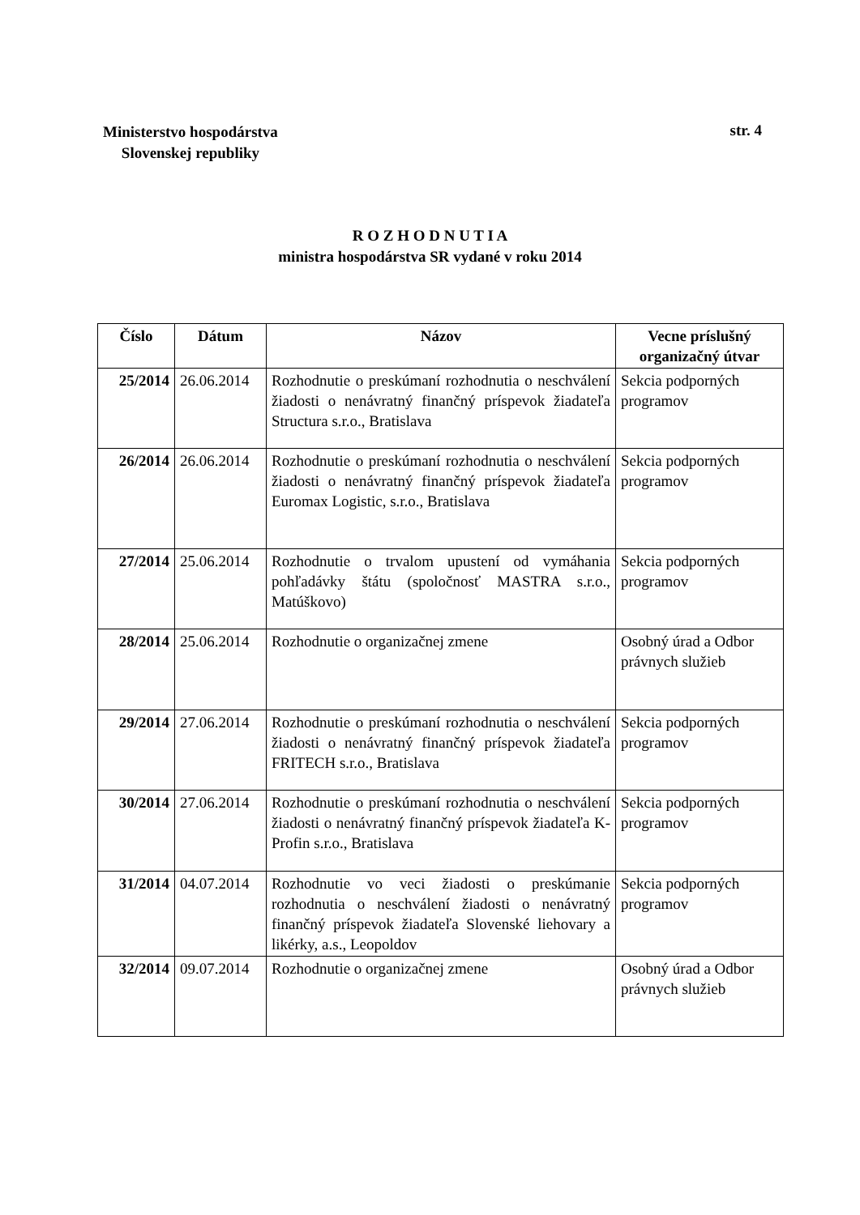Ministerstvo hospodárstva
Slovenskej republiky
str. 4
R O Z H O D N U T I A
ministra hospodárstva SR vydané v roku 2014
| Číslo | Dátum | Názov | Vecne príslušný organizačný útvar |
| --- | --- | --- | --- |
| 25/2014 | 26.06.2014 | Rozhodnutie o preskúmaní rozhodnutia o neschválení žiadosti o nenávratný finančný príspevok žiadateľa Structura s.r.o., Bratislava | Sekcia podporných programov |
| 26/2014 | 26.06.2014 | Rozhodnutie o preskúmaní rozhodnutia o neschválení žiadosti o nenávratný finančný príspevok žiadateľa Euromax Logistic, s.r.o., Bratislava | Sekcia podporných programov |
| 27/2014 | 25.06.2014 | Rozhodnutie o trvalom upustení od vymáhania pohľadávky štátu (spoločnosť MASTRA s.r.o., Matúškovo) | Sekcia podporných programov |
| 28/2014 | 25.06.2014 | Rozhodnutie o organizačnej zmene | Osobný úrad a Odbor právnych služieb |
| 29/2014 | 27.06.2014 | Rozhodnutie o preskúmaní rozhodnutia o neschválení žiadosti o nenávratný finančný príspevok žiadateľa FRITECH s.r.o., Bratislava | Sekcia podporných programov |
| 30/2014 | 27.06.2014 | Rozhodnutie o preskúmaní rozhodnutia o neschválení žiadosti o nenávratný finančný príspevok žiadateľa K-Profin s.r.o., Bratislava | Sekcia podporných programov |
| 31/2014 | 04.07.2014 | Rozhodnutie vo veci žiadosti o preskúmanie rozhodnutia o neschválení žiadosti o nenávratný finančný príspevok žiadateľa Slovenské liehovary a likérky, a.s., Leopoldov | Sekcia podporných programov |
| 32/2014 | 09.07.2014 | Rozhodnutie o organizačnej zmene | Osobný úrad a Odbor právnych služieb |